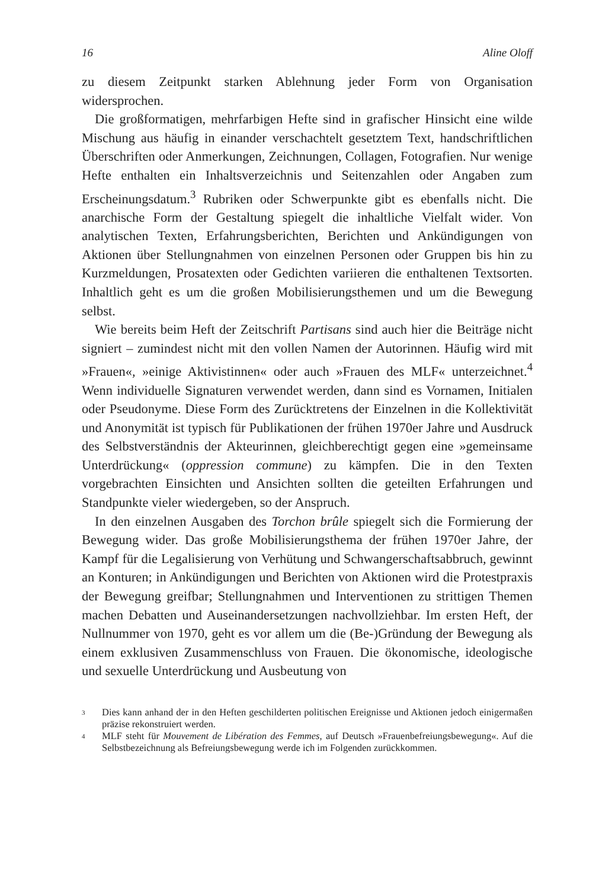16 Aline Oloff
zu diesem Zeitpunkt starken Ablehnung jeder Form von Organisation widersprochen.
Die großformatigen, mehrfarbigen Hefte sind in grafischer Hinsicht eine wilde Mischung aus häufig in einander verschachtelt gesetztem Text, handschriftlichen Überschriften oder Anmerkungen, Zeichnungen, Collagen, Fotografien. Nur wenige Hefte enthalten ein Inhaltsverzeichnis und Seitenzahlen oder Angaben zum Erscheinungsdatum.<sup>3</sup> Rubriken oder Schwerpunkte gibt es ebenfalls nicht. Die anarchische Form der Gestaltung spiegelt die inhaltliche Vielfalt wider. Von analytischen Texten, Erfahrungsberichten, Berichten und Ankündigungen von Aktionen über Stellungnahmen von einzelnen Personen oder Gruppen bis hin zu Kurzmeldungen, Prosatexten oder Gedichten variieren die enthaltenen Textsorten. Inhaltlich geht es um die großen Mobilisierungsthemen und um die Bewegung selbst.
Wie bereits beim Heft der Zeitschrift Partisans sind auch hier die Beiträge nicht signiert – zumindest nicht mit den vollen Namen der Autorinnen. Häufig wird mit »Frauen«, »einige Aktivistinnen« oder auch »Frauen des MLF« unterzeichnet.<sup>4</sup> Wenn individuelle Signaturen verwendet werden, dann sind es Vornamen, Initialen oder Pseudonyme. Diese Form des Zurücktretens der Einzelnen in die Kollektivität und Anonymität ist typisch für Publikationen der frühen 1970er Jahre und Ausdruck des Selbstverständnis der Akteurinnen, gleichberechtigt gegen eine »gemeinsame Unterdrückung« (oppression commune) zu kämpfen. Die in den Texten vorgebrachten Einsichten und Ansichten sollten die geteilten Erfahrungen und Standpunkte vieler wiedergeben, so der Anspruch.
In den einzelnen Ausgaben des Torchon brûle spiegelt sich die Formierung der Bewegung wider. Das große Mobilisierungsthema der frühen 1970er Jahre, der Kampf für die Legalisierung von Verhütung und Schwangerschaftsabbruch, gewinnt an Konturen; in Ankündigungen und Berichten von Aktionen wird die Protestpraxis der Bewegung greifbar; Stellungnahmen und Interventionen zu strittigen Themen machen Debatten und Auseinandersetzungen nachvollziehbar. Im ersten Heft, der Nullnummer von 1970, geht es vor allem um die (Be-)Gründung der Bewegung als einem exklusiven Zusammenschluss von Frauen. Die ökonomische, ideologische und sexuelle Unterdrückung und Ausbeutung von
<sup>3</sup> Dies kann anhand der in den Heften geschilderten politischen Ereignisse und Aktionen jedoch einigermaßen präzise rekonstruiert werden.
<sup>4</sup> MLF steht für Mouvement de Libération des Femmes, auf Deutsch »Frauenbefreiungsbewegung«. Auf die Selbstbezeichnung als Befreiungsbewegung werde ich im Folgenden zurückkommen.